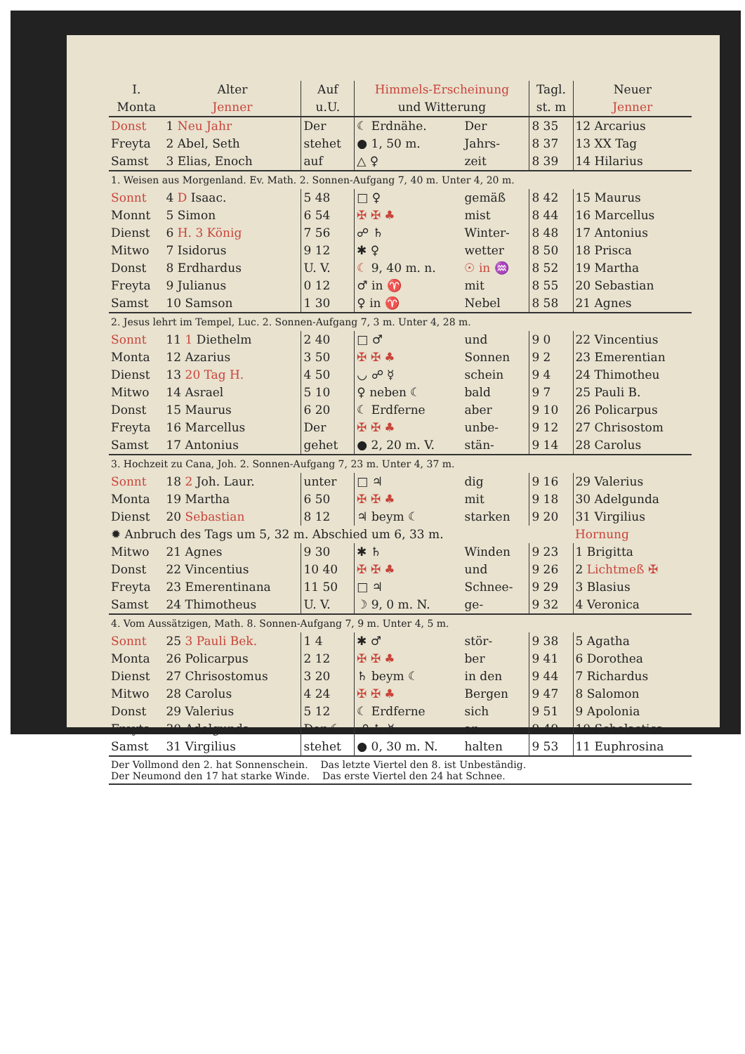| I. Monta | Alter Jenner | Auf u.U. | Himmels-Erscheinung und Witterung | | Tagl. st. m | Neuer Jenner |
| --- | --- | --- | --- | --- | --- | --- |
| Donst | 1 Neu Jahr | Der | ☾ Erdnähe. | Der | 8 35 | 12 Arcarius |
| Freyta | 2 Abel, Seth | stehet | ● 1, 50 m. | Jahrs- | 8 37 | 13 XX Tag |
| Samst | 3 Elias, Enoch | auf | △ ♀ | zeit | 8 39 | 14 Hilarius |
| 1. Weisen aus Morgenland. Ev. Math. 2. Sonnen-Aufgang 7, 40 m. Unter 4, 20 m. | | | | | | |
| Sonnt | 4 D Isaac. | 5 48 | □ ♀ | gemäß | 8 42 | 15 Maurus |
| Monnt | 5 Simon | 6 54 | ✠ ✠ ♣ | mist | 8 44 | 16 Marcellus |
| Dienst | 6 H. 3 König | 7 56 | ☍ ♄ | Winter- | 8 48 | 17 Antonius |
| Mitwo | 7 Isidorus | 9 12 | ✱ ♀ | wetter | 8 50 | 18 Prisca |
| Donst | 8 Erdhardus | U. V. | ☾ 9, 40 m. n. | ☉ in ♒ | 8 52 | 19 Martha |
| Freyta | 9 Julianus | 0 12 | ♂ in ♈ | mit | 8 55 | 20 Sebastian |
| Samst | 10 Samson | 1 30 | ♀ in ♈ | Nebel | 8 58 | 21 Agnes |
| 2. Jesus lehrt im Tempel, Luc. 2. Sonnen-Aufgang 7, 3 m. Unter 4, 28 m. | | | | | | |
| Sonnt | 11 1 Diethelm | 2 40 | □ ♂ | und | 9 0 | 22 Vincentius |
| Monta | 12 Azarius | 3 50 | ✠ ✠ ♣ | Sonnen | 9 2 | 23 Emerentian |
| Dienst | 13 20 Tag H. | 4 50 | ◡ ☍ ☿ | schein | 9 4 | 24 Thimotheu |
| Mitwo | 14 Asrael | 5 10 | ♀ neben ☾ | bald | 9 7 | 25 Pauli B. |
| Donst | 15 Maurus | 6 20 | ☾ Erdferne | aber | 9 10 | 26 Policarpus |
| Freyta | 16 Marcellus | Der | ✠ ✠ ♣ | unbe- | 9 12 | 27 Chrisostom |
| Samst | 17 Antonius | gehet | ● 2, 20 m. V. | stän- | 9 14 | 28 Carolus |
| 3. Hochzeit zu Cana, Joh. 2. Sonnen-Aufgang 7, 23 m. Unter 4, 37 m. | | | | | | |
| Sonnt | 18 2 Joh. Laur. | unter | □ ♃ | dig | 9 16 | 29 Valerius |
| Monta | 19 Martha | 6 50 | ✠ ✠ ♣ | mit | 9 18 | 30 Adelgunda |
| Dienst | 20 Sebastian | 8 12 | ♃ beym ☾ | starken | 9 20 | 31 Virgilius |
| ✹ Anbruch des Tags um 5, 32 m. Abschied um 6, 33 m. | | | | | | Hornung |
| Mitwo | 21 Agnes | 9 30 | ✱ ♄ | Winden | 9 23 | 1 Brigitta |
| Donst | 22 Vincentius | 10 40 | ✠ ✠ ♣ | und | 9 26 | 2 Lichtmeß ✠ |
| Freyta | 23 Emerentinana | 11 50 | □ ♃ | Schnee- | 9 29 | 3 Blasius |
| Samst | 24 Thimotheus | U. V. | ☽ 9, 0 m. N. | ge- | 9 32 | 4 Veronica |
| 4. Vom Aussätzigen, Math. 8. Sonnen-Aufgang 7, 9 m. Unter 4, 5 m. | | | | | | |
| Sonnt | 25 3 Pauli Bek. | 1 4 | ✱ ♂ | stör- | 9 38 | 5 Agatha |
| Monta | 26 Policarpus | 2 12 | ✠ ✠ ♣ | ber | 9 41 | 6 Dorothea |
| Dienst | 27 Chrisostomus | 3 20 | ♄ beym ☾ | in den | 9 44 | 7 Richardus |
| Mitwo | 28 Carolus | 4 24 | ✠ ✠ ♣ | Bergen | 9 47 | 8 Salomon |
| Donst | 29 Valerius | 5 12 | ☾ Erdferne | sich | 9 51 | 9 Apolonia |
| Freyta | 30 Adelgunda | Der ☾ | ☍ ♄ ☿ | an- | 9 49 | 10 Scholastica |
| Samst | 31 Virgilius | stehet | ● 0, 30 m. N. | halten | 9 53 | 11 Euphrosina |
Der Vollmond den 2. hat Sonnenschein. Das letzte Viertel den 8. ist Unbeständig.
Der Neumond den 17 hat starke Winde. Das erste Viertel den 24 hat Schnee.